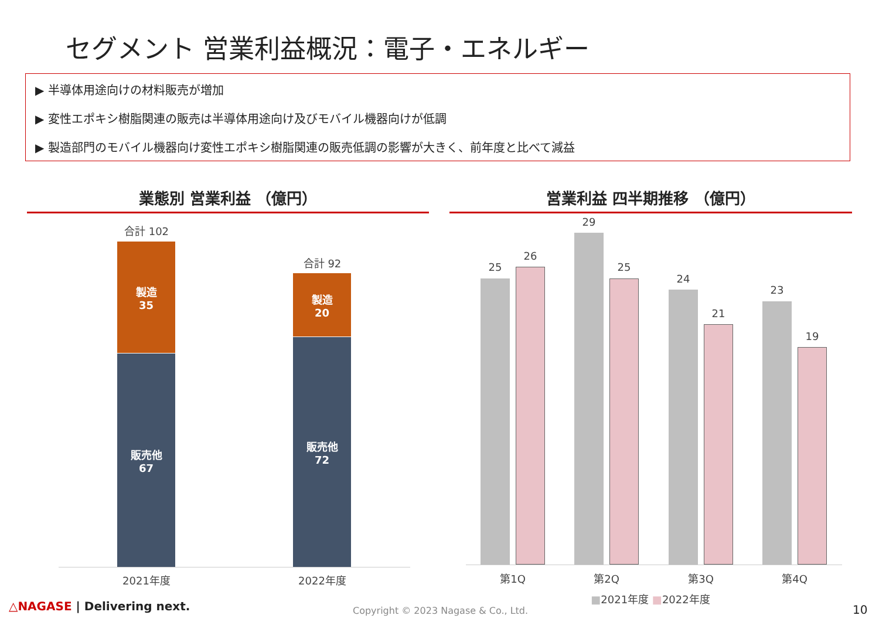セグメント 営業利益概況：電子・エネルギー
▶ 半導体用途向けの材料販売が増加
▶ 変性エポキシ樹脂関連の販売は半導体用途向け及びモバイル機器向けが低調
▶ 製造部門のモバイル機器向け変性エポキシ樹脂関連の販売低調の影響が大きく、前年度と比べて減益
業態別 営業利益 （億円） 営業利益 四半期推移 （億円）
合計 102
製造
35
販売他
67
合計 92
製造
20
販売他
72
2021年度 2022年度
25
26
29
25
24
21
23
19
第1Q 第2Q 第3Q 第4Q
■2021年度 ■2022年度
△NAGASE | Delivering next.
Copyright © 2023 Nagase & Co., Ltd.
10